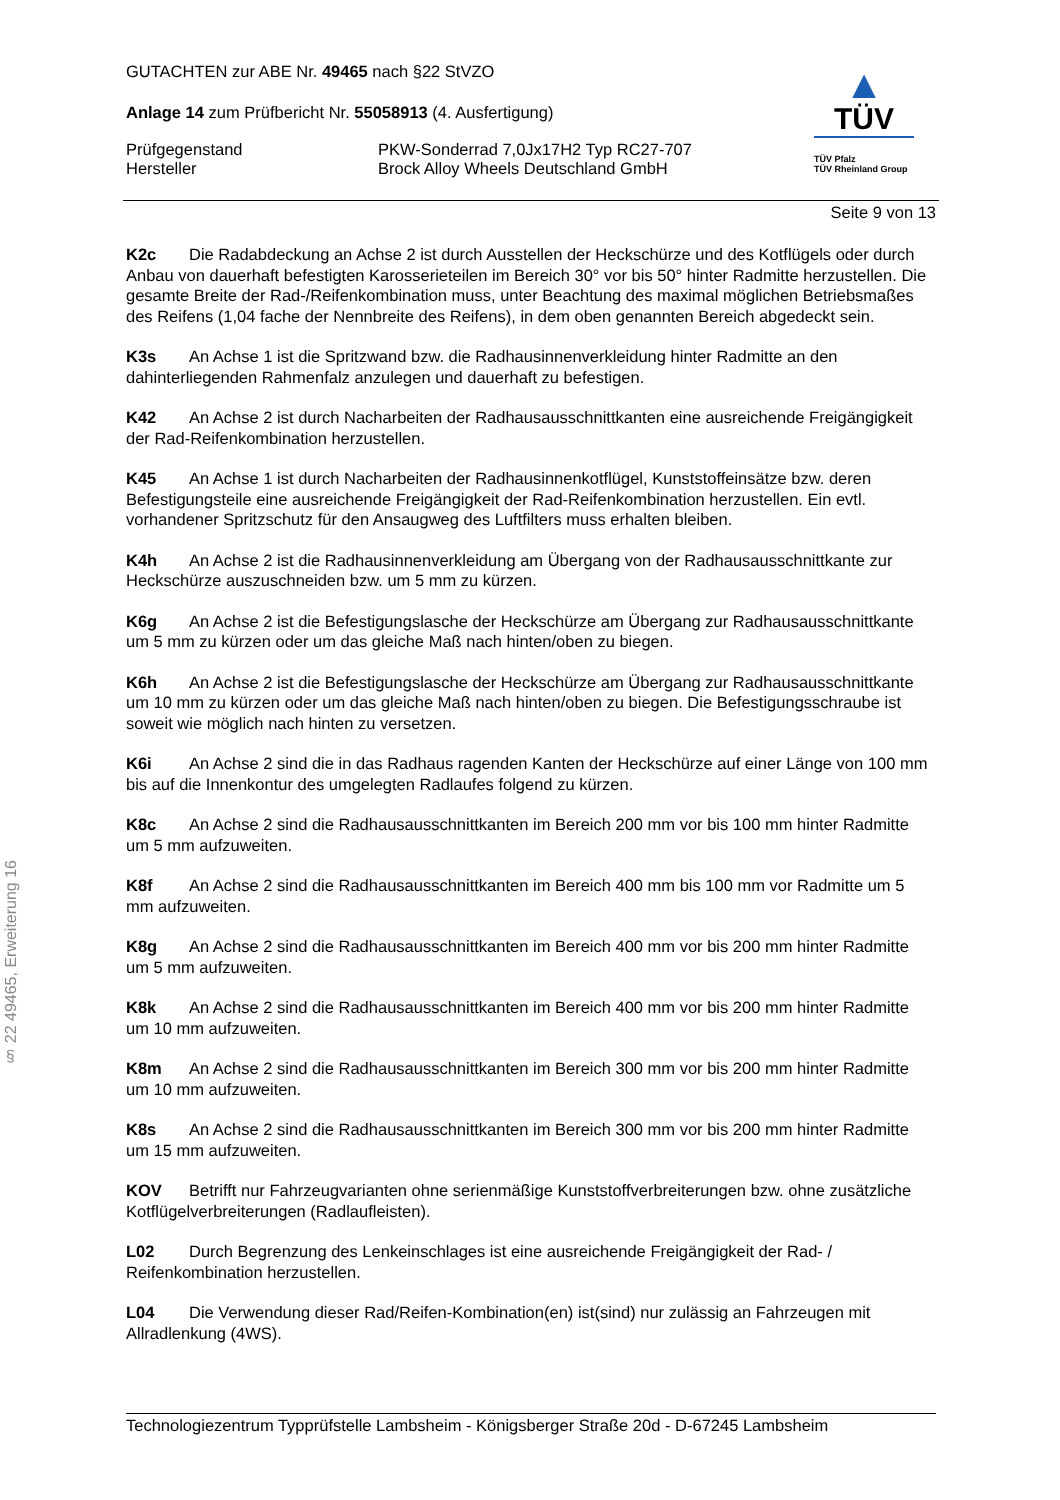§ 22 49465, Erweiterung 16
▲
TÜV
TÜV Pfalz
TÜV Rheinland Group
GUTACHTEN zur ABE Nr. 49465 nach §22 StVZO
Anlage 14 zum Prüfbericht Nr. 55058913 (4. Ausfertigung)
Prüfgegenstand PKW-Sonderrad 7,0Jx17H2 Typ RC27-707
Hersteller Brock Alloy Wheels Deutschland GmbH
Seite 9 von 13
K2c Die Radabdeckung an Achse 2 ist durch Ausstellen der Heckschürze und des Kotflügels oder durch Anbau von dauerhaft befestigten Karosserieteilen im Bereich 30° vor bis 50° hinter Radmitte herzustellen. Die gesamte Breite der Rad-/Reifenkombination muss, unter Beachtung des maximal möglichen Betriebsmaßes des Reifens (1,04 fache der Nennbreite des Reifens), in dem oben genannten Bereich abgedeckt sein.
K3s An Achse 1 ist die Spritzwand bzw. die Radhausinnenverkleidung hinter Radmitte an den dahinterliegenden Rahmenfalz anzulegen und dauerhaft zu befestigen.
K42 An Achse 2 ist durch Nacharbeiten der Radhausausschnittkanten eine ausreichende Freigängigkeit der Rad-Reifenkombination herzustellen.
K45 An Achse 1 ist durch Nacharbeiten der Radhausinnenkotflügel, Kunststoffeinsätze bzw. deren Befestigungsteile eine ausreichende Freigängigkeit der Rad-Reifenkombination herzustellen. Ein evtl. vorhandener Spritzschutz für den Ansaugweg des Luftfilters muss erhalten bleiben.
K4h An Achse 2 ist die Radhausinnenverkleidung am Übergang von der Radhausausschnittkante zur Heckschürze auszuschneiden bzw. um 5 mm zu kürzen.
K6g An Achse 2 ist die Befestigungslasche der Heckschürze am Übergang zur Radhausausschnittkante um 5 mm zu kürzen oder um das gleiche Maß nach hinten/oben zu biegen.
K6h An Achse 2 ist die Befestigungslasche der Heckschürze am Übergang zur Radhausausschnittkante um 10 mm zu kürzen oder um das gleiche Maß nach hinten/oben zu biegen. Die Befestigungsschraube ist soweit wie möglich nach hinten zu versetzen.
K6i An Achse 2 sind die in das Radhaus ragenden Kanten der Heckschürze auf einer Länge von 100 mm bis auf die Innenkontur des umgelegten Radlaufes folgend zu kürzen.
K8c An Achse 2 sind die Radhausausschnittkanten im Bereich 200 mm vor bis 100 mm hinter Radmitte um 5 mm aufzuweiten.
K8f An Achse 2 sind die Radhausausschnittkanten im Bereich 400 mm bis 100 mm vor Radmitte um 5 mm aufzuweiten.
K8g An Achse 2 sind die Radhausausschnittkanten im Bereich 400 mm vor bis 200 mm hinter Radmitte um 5 mm aufzuweiten.
K8k An Achse 2 sind die Radhausausschnittkanten im Bereich 400 mm vor bis 200 mm hinter Radmitte um 10 mm aufzuweiten.
K8m An Achse 2 sind die Radhausausschnittkanten im Bereich 300 mm vor bis 200 mm hinter Radmitte um 10 mm aufzuweiten.
K8s An Achse 2 sind die Radhausausschnittkanten im Bereich 300 mm vor bis 200 mm hinter Radmitte um 15 mm aufzuweiten.
KOV Betrifft nur Fahrzeugvarianten ohne serienmäßige Kunststoffverbreiterungen bzw. ohne zusätzliche Kotflügelverbreiterungen (Radlaufleisten).
L02 Durch Begrenzung des Lenkeinschlages ist eine ausreichende Freigängigkeit der Rad- / Reifenkombination herzustellen.
L04 Die Verwendung dieser Rad/Reifen-Kombination(en) ist(sind) nur zulässig an Fahrzeugen mit Allradlenkung (4WS).
Technologiezentrum Typprüfstelle Lambsheim - Königsberger Straße 20d - D-67245 Lambsheim